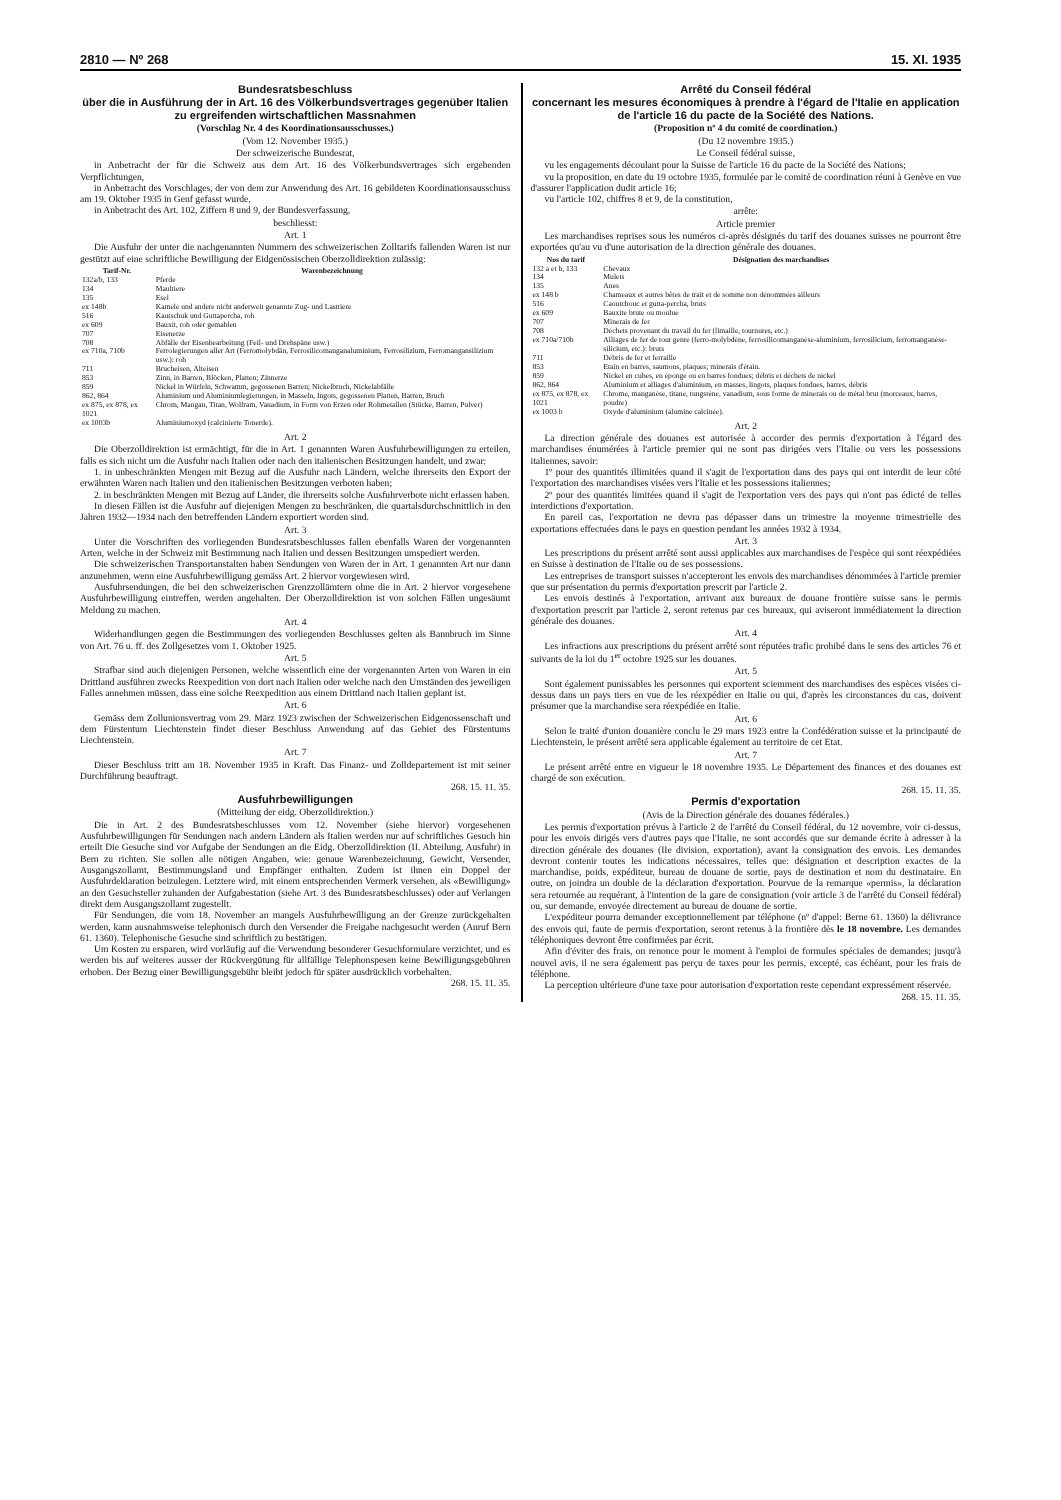2810 — Nº 268 15. XI. 1935
Bundesratsbeschluss
über die in Ausführung der in Art. 16 des Völkerbundsvertrages gegenüber Italien zu ergreifenden wirtschaftlichen Massnahmen
(Vorschlag Nr. 4 des Koordinationsausschusses.)
(Vom 12. November 1935.)
Der schweizerische Bundesrat,
in Anbetracht der für die Schweiz aus dem Art. 16 des Völkerbundsvertrages sich ergebenden Verpflichtungen,
in Anbetracht des Vorschlages, der von dem zur Anwendung des Art. 16 gebildeten Koordinationsausschuss am 19. Oktober 1935 in Genf gefasst wurde,
in Anbetracht des Art. 102, Ziffern 8 und 9, der Bundesverfassung,
beschliesst:
Art. 1
Die Ausfuhr der unter die nachgenannten Nummern des schweizerischen Zolltarifs fallenden Waren ist nur gestützt auf eine schriftliche Bewilligung der Eidgenössischen Oberzolldirektion zulässig:
| Tarif-Nr. | Warenbezeichnung |
| --- | --- |
| 132a/b, 133 | Pferde |
| 134 | Maultiere |
| 135 | Esel |
| ex 148b | Kamele und andere nicht anderweit genannte Zug- und Lasttiere |
| 516 | Kautschuk und Guttapercha, roh |
| ex 609 | Bauxit, roh oder gemahlen |
| 707 | Eisenerze |
| 708 | Abfälle der Eisenbearbeitung (Feil- und Drehspäne usw.) |
| ex 710a, 710b | Ferrolegierungen aller Art (Ferromolybdän, Ferrosilicomanganaluminium, Ferrosilizium, Ferromangansilizium usw.): roh |
| 711 | Brucheisen, Alteisen |
| 853 | Zinn, in Barren, Blöcken, Platten; Zinnerze |
| 859 | Nickel in Würfeln, Schwamm, gegossenen Barren; Nickelbruch, Nickelabfälle |
| 862, 864 | Aluminium und Aluminiumlegierungen, in Masseln, Ingots, gegossenen Platten, Barren, Bruch |
| ex 875, ex 878, ex 1021 | Chrom, Mangan, Titan, Wolfram, Vanadium, in Form von Erzen oder Rohmetallen (Stücke, Barren, Pulver) |
| ex 1003b | Aluminiumoxyd (calcinierte Tonerde). |
Art. 2
Die Oberzolldirektion ist ermächtigt, für die in Art. 1 genannten Waren Ausfuhrbewilligungen zu erteilen, falls es sich nicht um die Ausfuhr nach Italien oder nach den italienischen Besitzungen handelt, und zwar:
1. in unbeschränkten Mengen mit Bezug auf die Ausfuhr nach Ländern, welche ihrerseits den Export der erwähnten Waren nach Italien und den italienischen Besitzungen verboten haben;
2. in beschränkten Mengen mit Bezug auf Länder, die ihrerseits solche Ausfuhrverbote nicht erlassen haben.
In diesen Fällen ist die Ausfuhr auf diejenigen Mengen zu beschränken, die quartalsdurchschnittlich in den Jahren 1932—1934 nach den betreffenden Ländern exportiert worden sind.
Art. 3
Unter die Vorschriften des vorliegenden Bundesratsbeschlusses fallen ebenfalls Waren der vorgenannten Arten, welche in der Schweiz mit Bestimmung nach Italien und dessen Besitzungen umspediert werden.
Die schweizerischen Transportanstalten haben Sendungen von Waren der in Art. 1 genannten Art nur dann anzunehmen, wenn eine Ausfuhrbewilligung gemäss Art. 2 hiervor vorgewiesen wird.
Ausfuhrsendungen, die bei den schweizerischen Grenzzollämtern ohne die in Art. 2 hiervor vorgesehene Ausfuhrbewilligung eintreffen, werden angehalten. Der Oberzolldirektion ist von solchen Fällen ungesäumt Meldung zu machen.
Art. 4
Widerhandlungen gegen die Bestimmungen des vorliegenden Beschlusses gelten als Bannbruch im Sinne von Art. 76 u. ff. des Zollgesetzes vom 1. Oktober 1925.
Art. 5
Strafbar sind auch diejenigen Personen, welche wissentlich eine der vorgenannten Arten von Waren in ein Drittland ausführen zwecks Reexpedition von dort nach Italien oder welche nach den Umständen des jeweiligen Falles annehmen müssen, dass eine solche Reexpedition aus einem Drittland nach Italien geplant ist.
Art. 6
Gemäss dem Zollunionsvertrag vom 29. März 1923 zwischen der Schweizerischen Eidgenossenschaft und dem Fürstentum Liechtenstein findet dieser Beschluss Anwendung auf das Gebiet des Fürstentums Liechtenstein.
Art. 7
Dieser Beschluss tritt am 18. November 1935 in Kraft. Das Finanz- und Zolldepartement ist mit seiner Durchführung beauftragt.
268. 15. 11. 35.
Ausfuhrbewilligungen
(Mitteilung der eidg. Oberzolldirektion.)
Die in Art. 2 des Bundesratsbeschlusses vom 12. November (siehe hiervor) vorgesehenen Ausfuhrbewilligungen für Sendungen nach andern Ländern als Italien werden nur auf schriftliches Gesuch hin erteilt Die Gesuche sind vor Aufgabe der Sendungen an die Eidg. Oberzolldirektion (II. Abteilung, Ausfuhr) in Bern zu richten. Sie sollen alle nötigen Angaben, wie: genaue Warenbezeichnung, Gewicht, Versender, Ausgangszollamt, Bestimmungsland und Empfänger enthalten. Zudem ist ihnen ein Doppel der Ausfuhrdeklaration beizulegen. Letztere wird, mit einem entsprechenden Vermerk versehen, als «Bewilligung» an den Gesuchsteller zuhanden der Aufgabestation (siehe Art. 3 des Bundesratsbeschlusses) oder auf Verlangen direkt dem Ausgangszollamt zugestellt.
Für Sendungen, die vom 18. November an mangels Ausfuhrbewilligung an der Grenze zurückgehalten werden, kann ausnahmsweise telephonisch durch den Versender die Freigabe nachgesucht werden (Anruf Bern 61. 1360). Telephonische Gesuche sind schriftlich zu bestätigen.
Um Kosten zu ersparen, wird vorläufig auf die Verwendung besonderer Gesuchformulare verzichtet, und es werden bis auf weiteres ausser der Rückvergütung für allfällige Telephonspesen keine Bewilligungsgebühren erhoben. Der Bezug einer Bewilligungsgebühr bleibt jedoch für später ausdrücklich vorbehalten. 268. 15. 11. 35.
Arrêté du Conseil fédéral
concernant les mesures économiques à prendre à l'égard de l'Italie en application de l'article 16 du pacte de la Société des Nations.
(Proposition nº 4 du comité de coordination.)
(Du 12 novembre 1935.)
Le Conseil fédéral suisse,
vu les engagements découlant pour la Suisse de l'article 16 du pacte de la Société des Nations;
vu la proposition, en date du 19 octobre 1935, formulée par le comité de coordination réuni à Genève en vue d'assurer l'application dudit article 16;
vu l'article 102, chiffres 8 et 9, de la constitution,
arrête:
Article premier
Les marchandises reprises sous les numéros ci-après désignés du tarif des douanes suisses ne pourront être exportées qu'au vu d'une autorisation de la direction générale des douanes.
| Nos du tarif | Désignation des marchandises |
| --- | --- |
| 132 a et b, 133 | Chevaux |
| 134 | Mulets |
| 135 | Anes |
| ex 148 b | Chameaux et autres bêtes de trait et de somme non dénommées ailleurs |
| 516 | Caoutchouc et gutta-percha, bruts |
| ex 609 | Bauxite brute ou moulue |
| 707 | Minerais de fer |
| 708 | Déchets provenant du travail du fer (limaille, tournures, etc.) |
| ex 710a/710b | Alliages de fer de tout genre (ferro-molybdène, ferrosilicomanganèse-aluminium, ferrosilicium, ferromanganèse-silicium, etc.): bruts |
| 711 | Débris de fer et ferraille |
| 853 | Etain en barres, saumons, plaques; minerais d'étain. |
| 859 | Nickel en cubes, en éponge ou en barres fondues; débris et déchets de nickel |
| 862, 864 | Aluminium et alliages d'aluminium, en masses, lingots, plaques fondues, barres, débris |
| ex 875, ex 878, ex 1021 | Chrome, manganèse, titane, tungstène, vanadium, sous forme de minerais ou de métal brut (morceaux, barres, poudre) |
| ex 1003 b | Oxyde d'aluminium (alumine calcinée). |
Art. 2
La direction générale des douanes est autorisée à accorder des permis d'exportation à l'égard des marchandises énumérées à l'article premier qui ne sont pas dirigées vers l'Italie ou vers les possessions italiennes, savoir:
1º pour des quantités illimitées quand il s'agit de l'exportation dans des pays qui ont interdit de leur côté l'exportation des marchandises visées vers l'Italie et les possessions italiennes;
2º pour des quantités limitées quand il s'agit de l'exportation vers des pays qui n'ont pas édicté de telles interdictions d'exportation.
En pareil cas, l'exportation ne devra pas dépasser dans un trimestre la moyenne trimestrielle des exportations effectuées dans le pays en question pendant les années 1932 à 1934.
Art. 3
Les prescriptions du présent arrêté sont aussi applicables aux marchandises de l'espèce qui sont réexpédiées en Suisse à destination de l'Italie ou de ses possessions.
Les entreprises de transport suisses n'accepteront les envois des marchandises dénommées à l'article premier que sur présentation du permis d'exportation prescrit par l'article 2.
Les envois destinés à l'exportation, arrivant aux bureaux de douane frontière suisse sans le permis d'exportation prescrit par l'article 2, seront retenus par ces bureaux, qui aviseront immédiatement la direction générale des douanes.
Art. 4
Les infractions aux prescriptions du présent arrêté sont réputées trafic prohibé dans le sens des articles 76 et suivants de la loi du 1<sup>er</sup> octobre 1925 sur les douanes.
Art. 5
Sont également punissables les personnes qui exportent sciemment des marchandises des espèces visées ci-dessus dans un pays tiers en vue de les réexpédier en Italie ou qui, d'après les circonstances du cas, doivent présumer que la marchandise sera réexpédiée en Italie.
Art. 6
Selon le traité d'union douanière conclu le 29 mars 1923 entre la Confédération suisse et la principauté de Liechtenstein, le présent arrêté sera applicable également au territoire de cet Etat.
Art. 7
Le présent arrêté entre en vigueur le 18 novembre 1935. Le Département des finances et des douanes est chargé de son exécution.
268. 15. 11. 35.
Permis d'exportation
(Avis de la Direction générale des douanes fédérales.)
Les permis d'exportation prévus à l'article 2 de l'arrêté du Conseil fédéral, du 12 novembre, voir ci-dessus, pour les envois dirigés vers d'autres pays que l'Italie, ne sont accordés que sur demande écrite à adresser à la direction générale des douanes (IIe division, exportation), avant la consignation des envois. Les demandes devront contenir toutes les indications nécessaires, telles que: désignation et description exactes de la marchandise, poids, expéditeur, bureau de douane de sortie, pays de destination et nom du destinataire. En outre, on joindra un double de la déclaration d'exportation. Pourvue de la remarque «permis», la déclaration sera retournée au requérant, à l'intention de la gare de consignation (voir article 3 de l'arrêté du Conseil fédéral) ou, sur demande, envoyée directement au bureau de douane de sortie.
L'expéditeur pourra demander exceptionnellement par téléphone (nº d'appel: Berne 61. 1360) la délivrance des envois qui, faute de permis d'exportation, seront retenus à la frontière dès le 18 novembre. Les demandes téléphoniques devront être confirmées par écrit.
Afin d'éviter des frais, on renonce pour le moment à l'emploi de formules spéciales de demandes; jusqu'à nouvel avis, il ne sera également pas perçu de taxes pour les permis, excepté, cas échéant, pour les frais de téléphone.
La perception ultérieure d'une taxe pour autorisation d'exportation reste cependant expressément réservée. 268. 15. 11. 35.